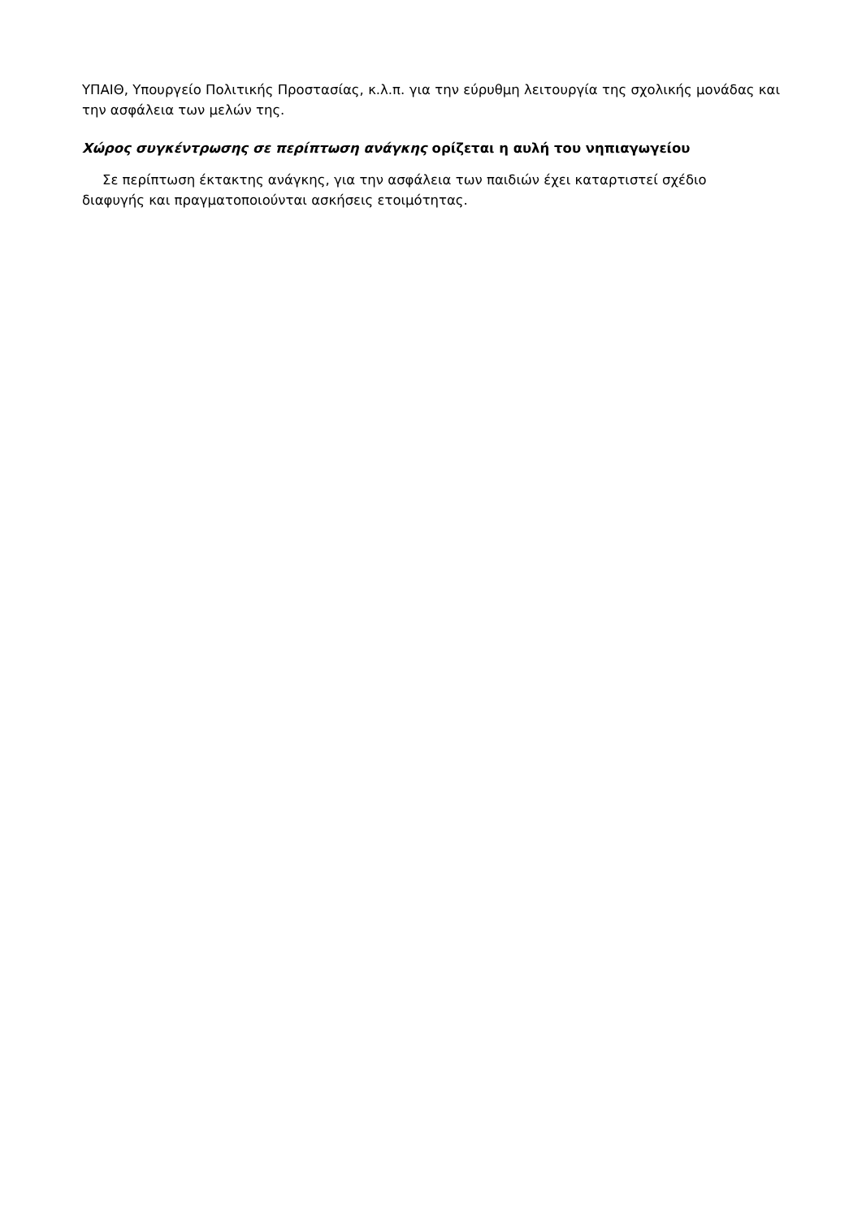ΥΠΑΙΘ, Υπουργείο Πολιτικής Προστασίας, κ.λ.π. για την εύρυθμη λειτουργία της σχολικής μονάδας και την ασφάλεια των μελών της.
Χώρος συγκέντρωσης σε περίπτωση ανάγκης ορίζεται η αυλή του νηπιαγωγείου
Σε περίπτωση έκτακτης ανάγκης, για την ασφάλεια των παιδιών έχει καταρτιστεί σχέδιο
διαφυγής και πραγματοποιούνται ασκήσεις ετοιμότητας.